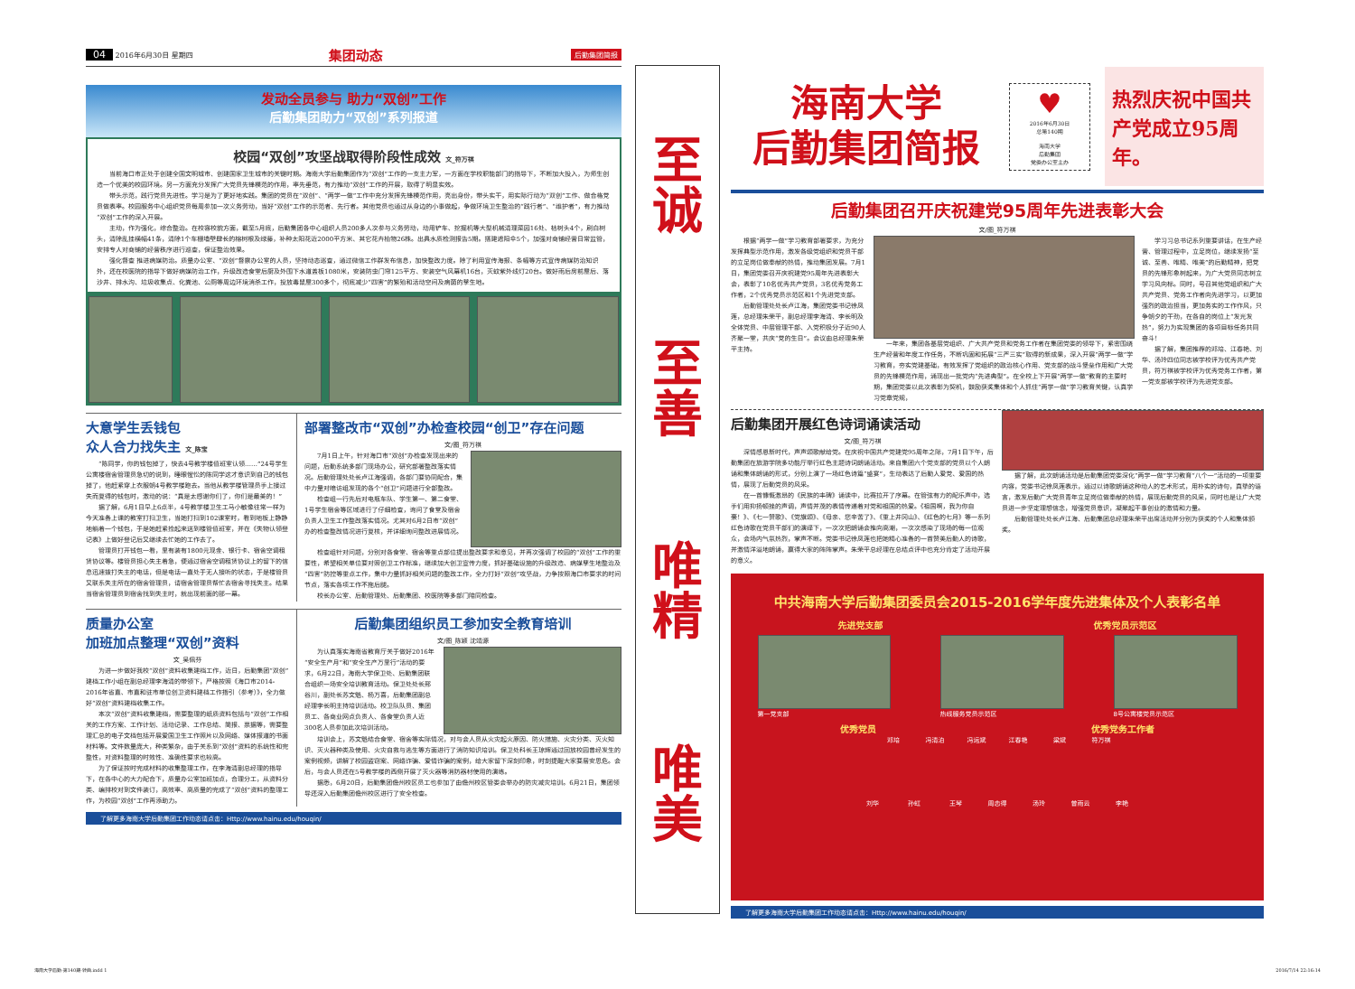04 2016年6月30日 星期四 集团动态 后勤集团简报
发动全员参与 助力“双创”工作
后勤集团助力“双创”系列报道
校园“双创”攻坚战取得阶段性成效 文_符万祺
当前海口市正处于创建全国文明城市、创建国家卫生城市的关键时期。海南大学后勤集团作为“双创”工作的一支主力军，一方面在学校职能部门的指导下，不断加大投入，为师生创造一个优美的校园环境。另一方面充分发挥广大党员先锋模范的作用，率先垂范，有力推动“双创”工作的开展，取得了明显实效。
带头示范，践行党员先进性。学习是为了更好地实践。集团的党员在“双创”、“两学一做”工作中充分发挥先锋模范作用，亮出身份，带头实干，用实际行动为“双创”工作、做合格党员做表率。校园服务中心组织党员每周参加一次义务劳动，当好“双创”工作的示范者、先行者。其他党员也通过从身边的小事做起，争做环境卫生整治的“践行者”、“维护者”，有力推动“双创”工作的深入开展。
主动，作为强化，综合整治。在校容校貌方面，截至5月底，后勤集团各中心组织人员200多人次参与义务劳动，动用铲车、挖掘机等大型机械清理菜园16处、枯树头4个，刷白树头，清除乱挂横幅41条，清除1个车棚墙壁肆长的榕树根及绿藤，补种太阳花近2000平方米、其它花卉植物26株。出具水质检测报告5期。搭建遮阳伞5个，加强对商铺经营日常监管，安排专人对商铺的经营秩序进行巡查，保证整治效果。
强化督查 推进病媒防治。质量办公室、“双创”督察办公室的人员，坚持动态巡查，通过微信工作群发布信息，加快整改力度。除了利用宣传海报、条幅等方式宣传病媒防治知识外，还在校医院的指导下做好病媒防治工作，升级改造食堂后厨及外围下水道盖板1080米，安装防虫门帘125平方、安装空气风幕机16台，灭蚊紫外线灯20台。做好雨后房前屋后、落沙井、排水沟、垃圾收集点、化粪池、公厕等周边环境消杀工作，投放毒鼠屋300多个，彻底减少“四害”的繁殖和活动空间及病菌的孳生地。
大意学生丢钱包
众人合力找失主 文_陈宝
“陈同学，你的钱包掉了，快去4号教学楼值班室认领……”24号学生公寓楼宿舍管理员急切的说到，睡眼惺忪的陈同学这才意识到自己的钱包掉了，他赶紧穿上衣服朝4号教学楼跑去。当他从教学楼管理员手上接过失而复得的钱包时，激动的说：“真是太感谢你们了，你们是最美的！”
据了解，6月1日早上6点半，4号教学楼卫生工马小敏像往常一样为今天准备上课的教室打扫卫生，当她打扫到102课室时，看到地板上静静地躺着一个钱包，于是她赶紧捡起来送到楼管值班室，并在《失物认领登记表》上做好登记后又继续去忙她的工作去了。
管理员打开钱包一看，里有装有1800元现金、银行卡、宿舍空调租赁协议等。楼管员担心失主着急，便通过宿舍空调租赁协议上的留下的信息迅速拨打失主的电话，但是电话一直处于无人接听的状态，于是楼管员又联系失主所在的宿舍管理员，请宿舍管理员帮忙去宿舍寻找失主。结果当宿舍管理员到宿舍找到失主时，就出现前面的那一幕。
部署整改市“双创”办检查校园“创卫”存在问题
文/图_符万祺
7月1日上午，针对海口市“双创”办检查发现出来的问题，后勤系统多部门现场办公，研究部署整改落实情况。后勤管理处处长卢江海强调，各部门要协同配合，集中力量对暗访组发现的各个“创卫”问题进行全部整改。
检查组一行先后对电瓶车队、学生第一、第二食堂、1号学生宿舍等区域进行了仔细检查，询问了食堂及宿舍负责人卫生工作整改落实情况。尤其对6月2日市“双创”办的检查整改情况进行复核，并详细询问整改进展情况。
检查组针对问题，分别对各食堂、宿舍等重点部位提出整改要求和意见，并再次强调了校园的“双创”工作的重要性，希望相关单位要对照创卫工作标准，继续加大创卫宣传力度，抓好基础设施的升级改造、病媒孳生地整治及“四害”防控等重点工作，集中力量抓好相关问题的整改工作，全力打好“双创”攻坚战，力争按照海口市要求的时间节点，落实各项工作不拖后腿。
校长办公室、后勤管理处、后勤集团、校医院等多部门陪同检查。
质量办公室
加班加点整理“双创”资料
文_吴佩芬
为进一步做好我校“双创”资料收集建档工作，近日，后勤集团“双创”建档工作小组在副总经理李海清的带领下，严格按照《海口市2014-2016年省直、市直和驻市单位创卫资料建档工作指引（参考）》，全力做好“双创”资料建档收集工作。
本次“双创”资料收集建档，需要整理的纸质资料包括与“双创”工作相关的工作方案、工作计划、活动记录、工作总结、简报、票据等，需要整理汇总的电子文档包括开展爱国卫生工作照片以及网络、媒体报道的书面材料等。文件数量庞大，种类繁杂，由于关系到“双创”资料的系统性和完整性，对资料整理的时效性、准确性要求也较高。
为了保证按时完成材料的收集整理工作，在李海清副总经理的指导下，在各中心的大力配合下，质量办公室加班加点，合理分工，从资料分类、编排校对到文件装订，高效率、高质量的完成了“双创”资料的整理工作，为校园“双创”工作再添助力。
后勤集团组织员工参加安全教育培训
文/图_陈颖 沈靖源
为认真落实海南省教育厅关于做好2016年“安全生产月”和“安全生产万里行”活动的要求，6月22日，海南大学保卫处、后勤集团联合组织一场安全培训教育活动。保卫处处长邢谷川，副处长苏文魁、杨万喜，后勤集团副总经理李长明主持培训活动。校卫队队员、集团员工、各商业网点负责人、各食堂负责人近300名人员参加此次培训活动。
培训会上，苏文魁结合食堂、宿舍等实际情况，对与会人员从火灾起火原因、防火措施、火灾分类、灭火知识、灭火器种类及使用、火灾自救与逃生等方面进行了消防知识培训。保卫处科长王琼辉通过回放校园曾经发生的案例视频，讲解了校园盗窃案、网络诈骗、爱情诈骗的案例，给大家留下深刻印象，时刻提醒大家要居安思危。会后，与会人员还在5号教学楼的西侧开展了灭火器等消防器材使用的演练。
据悉，6月20日，后勤集团儋州校区员工也参加了由儋州校区管委会举办的防灾减灾培训。6月21日，集团领导还深入后勤集团儋州校区进行了安全检查。
了解更多海南大学后勤集团工作动态请点击：Http://www.hainu.edu/houqin/
至诚
至善
唯精
唯美
海南大学
后勤集团简报
♥
2016年6月30日
总第140期
海南大学
后勤集团
党委办公室主办
热烈庆祝中国共产党成立95周年。
后勤集团召开庆祝建党95周年先进表彰大会
文/图_符万祺
根据“两学一做”学习教育部署要求，为充分发挥典型示范作用，激发各级党组织和党员干部的立足岗位做奉献的热情，推动集团发展。7月1日，集团党委召开庆祝建党95周年先进表彰大会，表彰了10名优秀共产党员，3名优秀党务工作者，2个优秀党员示范区和1个先进党支部。
后勤管理处处长卢江海，集团党委书记徐凤莲，总经理朱荣平，副总经理李海清、李长明及全体党员、中层管理干部、入党积极分子近90人齐聚一堂，共庆“党的生日”。会议由总经理朱荣平主持。
一年来，集团各基层党组织、广大共产党员和党务工作者在集团党委的领导下，紧密围绕生产经营和年度工作任务，不断巩固和拓展“三严三实”取得的新成果，深入开展“两学一做”学习教育，夯实党建基础，有效发挥了党组织的政治核心作用、党支部的战斗堡垒作用和广大党员的先锋模范作用，涌现出一批党内“先进典型”。在全校上下开展“两学一做”教育的主要时期，集团党委以此次表彰为契机，鼓励获奖集体和个人抓住“两学一做”学习教育关键，认真学习党章党规，
学习习总书记系列重要讲话，在生产经营、管理过程中，立足岗位，继续发扬“至诚、至善、唯精、唯美”的后勤精神，把党员的先锋形象树起来，为广大党员同志树立学习风向标。同时，号召其他党组织和广大共产党员、党务工作者向先进学习，以更加强烈的政治担当，更加务实的工作作风，只争朝夕的干劲，在各自的岗位上“发光发热”，努力为实现集团的各项目标任务共同奋斗！
据了解，集团推荐的邓培、江春艳、刘华、汤玲四位同志被学校评为优秀共产党员，符万祺被学校评为优秀党务工作者，第一党支部被学校评为先进党支部。
后勤集团开展红色诗词诵读活动
文/图_符万祺
深情感恩新时代，声声颂歌献给党。在庆祝中国共产党建党95周年之际，7月1日下午，后勤集团在旅游学院多功能厅举行红色主题诗词朗诵活动。来自集团六个党支部的党员以个人朗诵和集体朗诵的形式，分别上演了一场红色诗篇“盛宴”，生动表达了后勤人爱党、爱国的热情，展现了后勤党员的风采。
在一首慷慨激昂的《民族的丰碑》诵读中，比赛拉开了序幕。在管弦有力的配乐声中，选手们用抑扬顿挫的声调，声情并茂的表情传递着对党和祖国的热爱。《祖国啊，我为你自豪！》、《七一赞歌》、《党旗颂》、《母亲、您辛苦了》、《重上井冈山》、《红色的七月》等一系列红色诗歌在党员干部们的演绎下，一次次把朗诵会推向高潮，一次次感染了现场的每一位观众，会场内气氛热烈，掌声不断。党委书记徐凤莲也把她精心准备的一首赞美后勤人的诗歌，并激情洋溢地朗诵，赢得大家的阵阵掌声。朱荣平总经理在总结点评中也充分肯定了活动开展的意义。
据了解，此次朗诵活动是后勤集团党委深化“两学一做”学习教育“八个一”活动的一项重要内容，党委书记徐凤莲表示，通过以诗歌朗诵这种动人的艺术形式，用朴实的诗句，真挚的语言，激发后勤广大党员青年立足岗位做奉献的热情，展现后勤党员的风采，同时也是让广大党员进一步坚定理想信念，增强党员意识，凝聚起干事创业的激情和力量。
后勤管理处处长卢江海、后勤集团总经理朱荣平出席活动并分别为获奖的个人和集体颁奖。
中共海南大学后勤集团委员会2015-2016学年度先进集体及个人表彰名单
先进党支部 优秀党员示范区
第一党支部 热线服务党员示范区 8号公寓楼党员示范区
优秀党员 优秀党务工作者
邓培 冯清泊 冯运斌 江春艳 梁斌 符万祺
刘华 孙虹 王琴 周恋得 汤玲 曾雨云 李艳
了解更多海南大学后勤集团工作动态请点击：Http://www.hainu.edu/houqin/
海南大学后勤-第140期-转曲.indd 1 2016/7/14 22:16:14